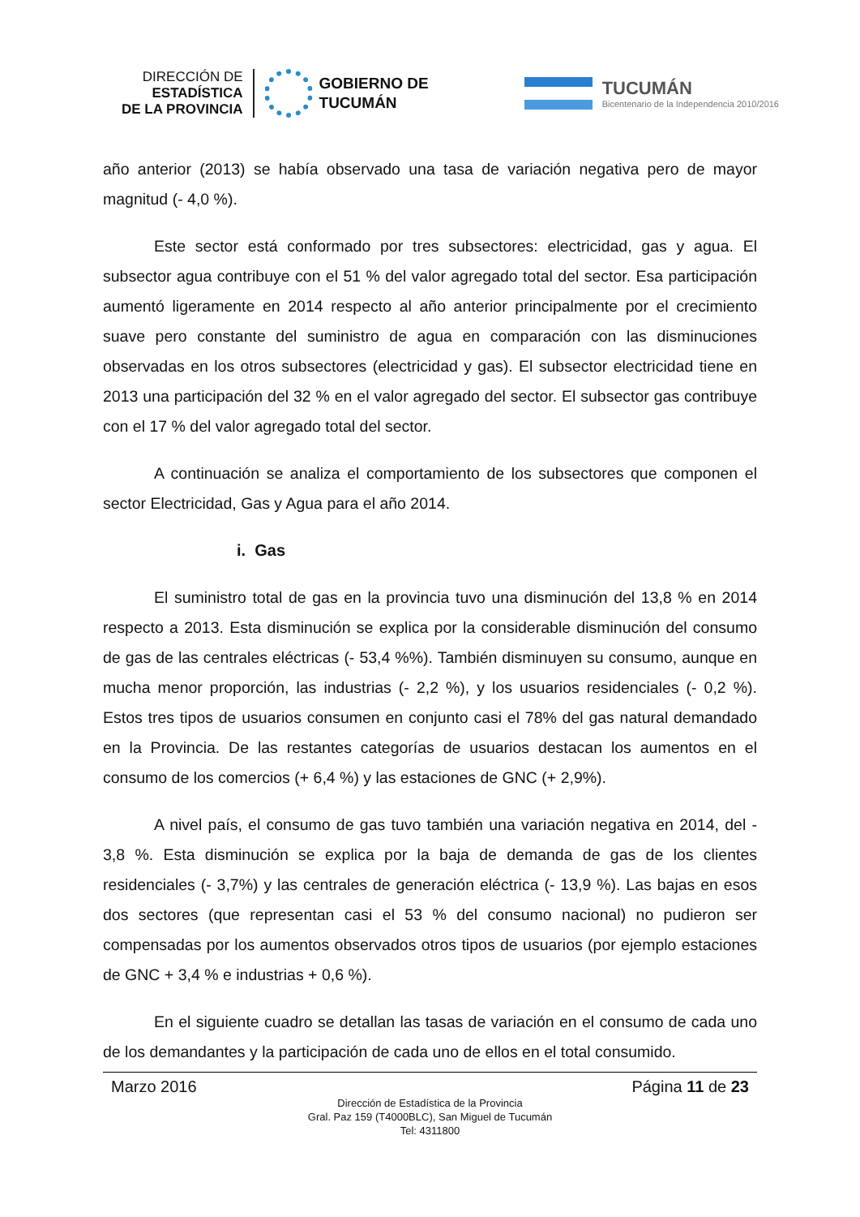DIRECCIÓN DE
ESTADÍSTICA
DE LA PROVINCIA
GOBIERNO DE
TUCUMÁN
TUCUMÁN
Bicentenario de la Independencia 2010/2016
año anterior (2013) se había observado una tasa de variación negativa pero de mayor magnitud (- 4,0 %).
Este sector está conformado por tres subsectores: electricidad, gas y agua. El subsector agua contribuye con el 51 % del valor agregado total del sector. Esa participación aumentó ligeramente en 2014 respecto al año anterior principalmente por el crecimiento suave pero constante del suministro de agua en comparación con las disminuciones observadas en los otros subsectores (electricidad y gas). El subsector electricidad tiene en 2013 una participación del 32 % en el valor agregado del sector. El subsector gas contribuye con el 17 % del valor agregado total del sector.
A continuación se analiza el comportamiento de los subsectores que componen el sector Electricidad, Gas y Agua para el año 2014.
i. Gas
El suministro total de gas en la provincia tuvo una disminución del 13,8 % en 2014 respecto a 2013. Esta disminución se explica por la considerable disminución del consumo de gas de las centrales eléctricas (- 53,4 %%). También disminuyen su consumo, aunque en mucha menor proporción, las industrias (- 2,2 %), y los usuarios residenciales (- 0,2 %). Estos tres tipos de usuarios consumen en conjunto casi el 78% del gas natural demandado en la Provincia. De las restantes categorías de usuarios destacan los aumentos en el consumo de los comercios (+ 6,4 %) y las estaciones de GNC (+ 2,9%).
A nivel país, el consumo de gas tuvo también una variación negativa en 2014, del - 3,8 %. Esta disminución se explica por la baja de demanda de gas de los clientes residenciales (- 3,7%) y las centrales de generación eléctrica (- 13,9 %). Las bajas en esos dos sectores (que representan casi el 53 % del consumo nacional) no pudieron ser compensadas por los aumentos observados otros tipos de usuarios (por ejemplo estaciones de GNC + 3,4 % e industrias + 0,6 %).
En el siguiente cuadro se detallan las tasas de variación en el consumo de cada uno de los demandantes y la participación de cada uno de ellos en el total consumido.
Marzo 2016 Página 11 de 23
Dirección de Estadística de la Provincia
Gral. Paz 159 (T4000BLC), San Miguel de Tucumán
Tel: 4311800